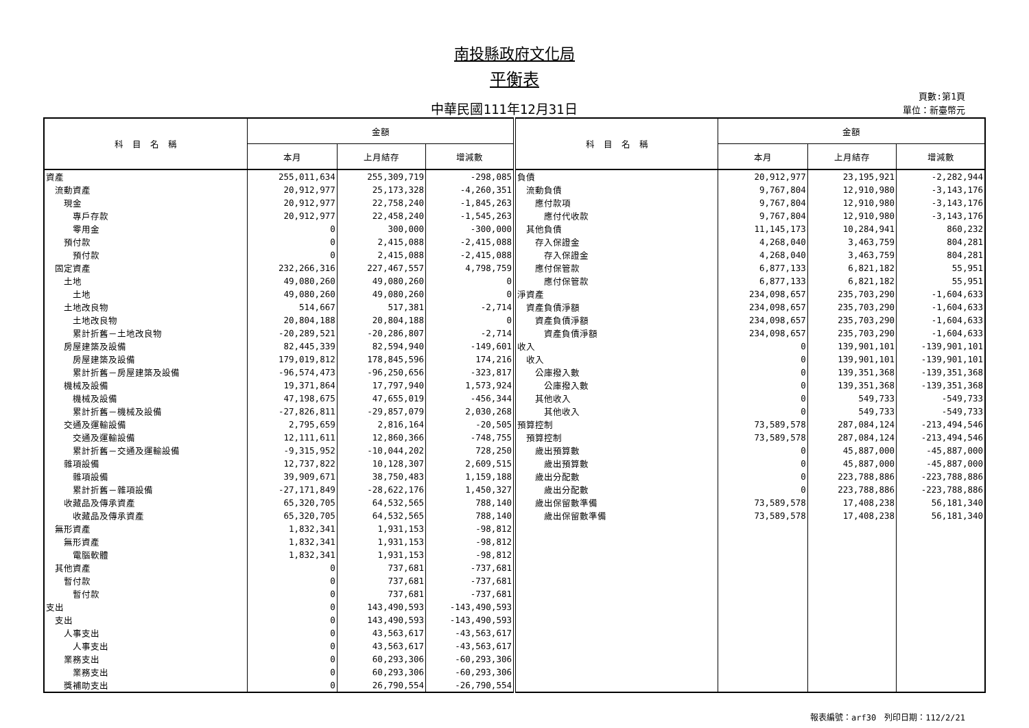南投縣政府文化局
平衡表
中華民國111年12月31日
頁數:第1頁
單位：新臺幣元
| 科 目 名 稱 | 金額 | | | 科 目 名 稱 | 金額 | | |
| --- | --- | --- | --- | --- | --- | --- | --- |
| | 本月 | 上月結存 | 增減數 | | 本月 | 上月結存 | 增減數 |
| 資產 | 255,011,634 | 255,309,719 | -298,085 | 負債 | 20,912,977 | 23,195,921 | -2,282,944 |
| 流動資產 | 20,912,977 | 25,173,328 | -4,260,351 | 流動負債 | 9,767,804 | 12,910,980 | -3,143,176 |
| 現金 | 20,912,977 | 22,758,240 | -1,845,263 | 應付款項 | 9,767,804 | 12,910,980 | -3,143,176 |
| 專戶存款 | 20,912,977 | 22,458,240 | -1,545,263 | 應付代收款 | 9,767,804 | 12,910,980 | -3,143,176 |
| 零用金 | 0 | 300,000 | -300,000 | 其他負債 | 11,145,173 | 10,284,941 | 860,232 |
| 預付款 | 0 | 2,415,088 | -2,415,088 | 存入保證金 | 4,268,040 | 3,463,759 | 804,281 |
| 預付款 | 0 | 2,415,088 | -2,415,088 | 存入保證金 | 4,268,040 | 3,463,759 | 804,281 |
| 固定資產 | 232,266,316 | 227,467,557 | 4,798,759 | 應付保管款 | 6,877,133 | 6,821,182 | 55,951 |
| 土地 | 49,080,260 | 49,080,260 | 0 | 應付保管款 | 6,877,133 | 6,821,182 | 55,951 |
| 土地 | 49,080,260 | 49,080,260 | 0 | 淨資產 | 234,098,657 | 235,703,290 | -1,604,633 |
| 土地改良物 | 514,667 | 517,381 | -2,714 | 資產負債淨額 | 234,098,657 | 235,703,290 | -1,604,633 |
| 土地改良物 | 20,804,188 | 20,804,188 | 0 | 資產負債淨額 | 234,098,657 | 235,703,290 | -1,604,633 |
| 累計折舊－土地改良物 | -20,289,521 | -20,286,807 | -2,714 | 資產負債淨額 | 234,098,657 | 235,703,290 | -1,604,633 |
| 房屋建築及設備 | 82,445,339 | 82,594,940 | -149,601 | 收入 | 0 | 139,901,101 | -139,901,101 |
| 房屋建築及設備 | 179,019,812 | 178,845,596 | 174,216 | 收入 | 0 | 139,901,101 | -139,901,101 |
| 累計折舊－房屋建築及設備 | -96,574,473 | -96,250,656 | -323,817 | 公庫撥入數 | 0 | 139,351,368 | -139,351,368 |
| 機械及設備 | 19,371,864 | 17,797,940 | 1,573,924 | 公庫撥入數 | 0 | 139,351,368 | -139,351,368 |
| 機械及設備 | 47,198,675 | 47,655,019 | -456,344 | 其他收入 | 0 | 549,733 | -549,733 |
| 累計折舊－機械及設備 | -27,826,811 | -29,857,079 | 2,030,268 | 其他收入 | 0 | 549,733 | -549,733 |
| 交通及運輸設備 | 2,795,659 | 2,816,164 | -20,505 | 預算控制 | 73,589,578 | 287,084,124 | -213,494,546 |
| 交通及運輸設備 | 12,111,611 | 12,860,366 | -748,755 | 預算控制 | 73,589,578 | 287,084,124 | -213,494,546 |
| 累計折舊－交通及運輸設備 | -9,315,952 | -10,044,202 | 728,250 | 歲出預算數 | 0 | 45,887,000 | -45,887,000 |
| 雜項設備 | 12,737,822 | 10,128,307 | 2,609,515 | 歲出預算數 | 0 | 45,887,000 | -45,887,000 |
| 雜項設備 | 39,909,671 | 38,750,483 | 1,159,188 | 歲出分配數 | 0 | 223,788,886 | -223,788,886 |
| 累計折舊－雜項設備 | -27,171,849 | -28,622,176 | 1,450,327 | 歲出分配數 | 0 | 223,788,886 | -223,788,886 |
| 收藏品及傳承資產 | 65,320,705 | 64,532,565 | 788,140 | 歲出保留數準備 | 73,589,578 | 17,408,238 | 56,181,340 |
| 收藏品及傳承資產 | 65,320,705 | 64,532,565 | 788,140 | 歲出保留數準備 | 73,589,578 | 17,408,238 | 56,181,340 |
| 無形資產 | 1,832,341 | 1,931,153 | -98,812 | | | | |
| 無形資產 | 1,832,341 | 1,931,153 | -98,812 | | | | |
| 電腦軟體 | 1,832,341 | 1,931,153 | -98,812 | | | | |
| 其他資產 | 0 | 737,681 | -737,681 | | | | |
| 暫付款 | 0 | 737,681 | -737,681 | | | | |
| 暫付款 | 0 | 737,681 | -737,681 | | | | |
| 支出 | 0 | 143,490,593 | -143,490,593 | | | | |
| 支出 | 0 | 143,490,593 | -143,490,593 | | | | |
| 人事支出 | 0 | 43,563,617 | -43,563,617 | | | | |
| 人事支出 | 0 | 43,563,617 | -43,563,617 | | | | |
| 業務支出 | 0 | 60,293,306 | -60,293,306 | | | | |
| 業務支出 | 0 | 60,293,306 | -60,293,306 | | | | |
| 獎補助支出 | 0 | 26,790,554 | -26,790,554 | | | | |
報表編號：arf30　列印日期：112/2/21